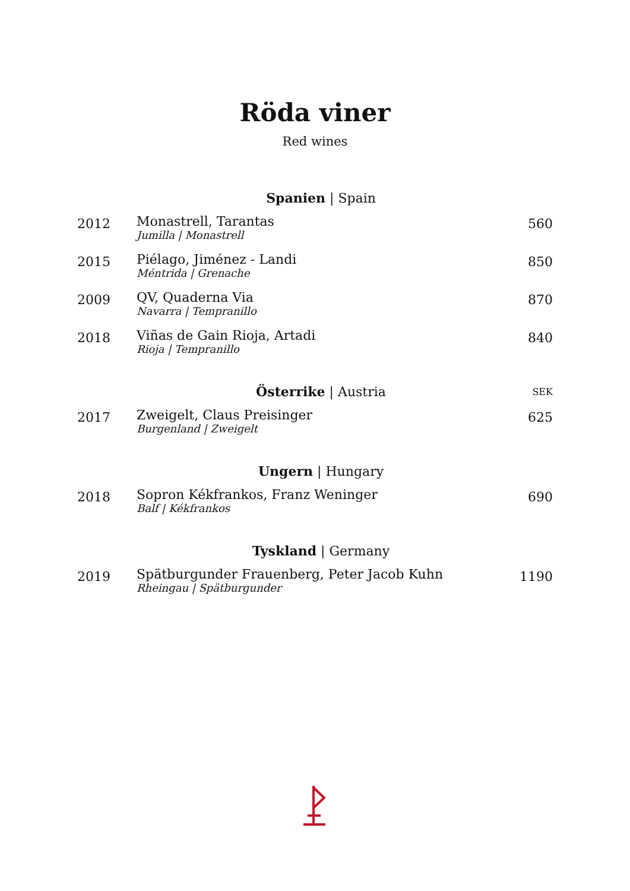Röda viner
Red wines
| | Spanien / Spain | |
| --- | --- | --- |
| 2012 | Monastrell, Tarantas Jumilla / Monastrell | 560 |
| 2015 | Piélago, Jiménez - Landi Méntrida / Grenache | 850 |
| 2009 | QV, Quaderna Via Navarra / Tempranillo | 870 |
| 2018 | Viñas de Gain Rioja, Artadi Rioja / Tempranillo | 840 |
| | Österrike / Austria | SEK |
| 2017 | Zweigelt, Claus Preisinger Burgenland / Zweigelt | 625 |
| | Ungern / Hungary | |
| 2018 | Sopron Kékfrankos, Franz Weninger Balf / Kékfrankos | 690 |
| | Tyskland / Germany | |
| 2019 | Spätburgunder Frauenberg, Peter Jacob Kuhn Rheingau / Spätburgunder | 1190 |